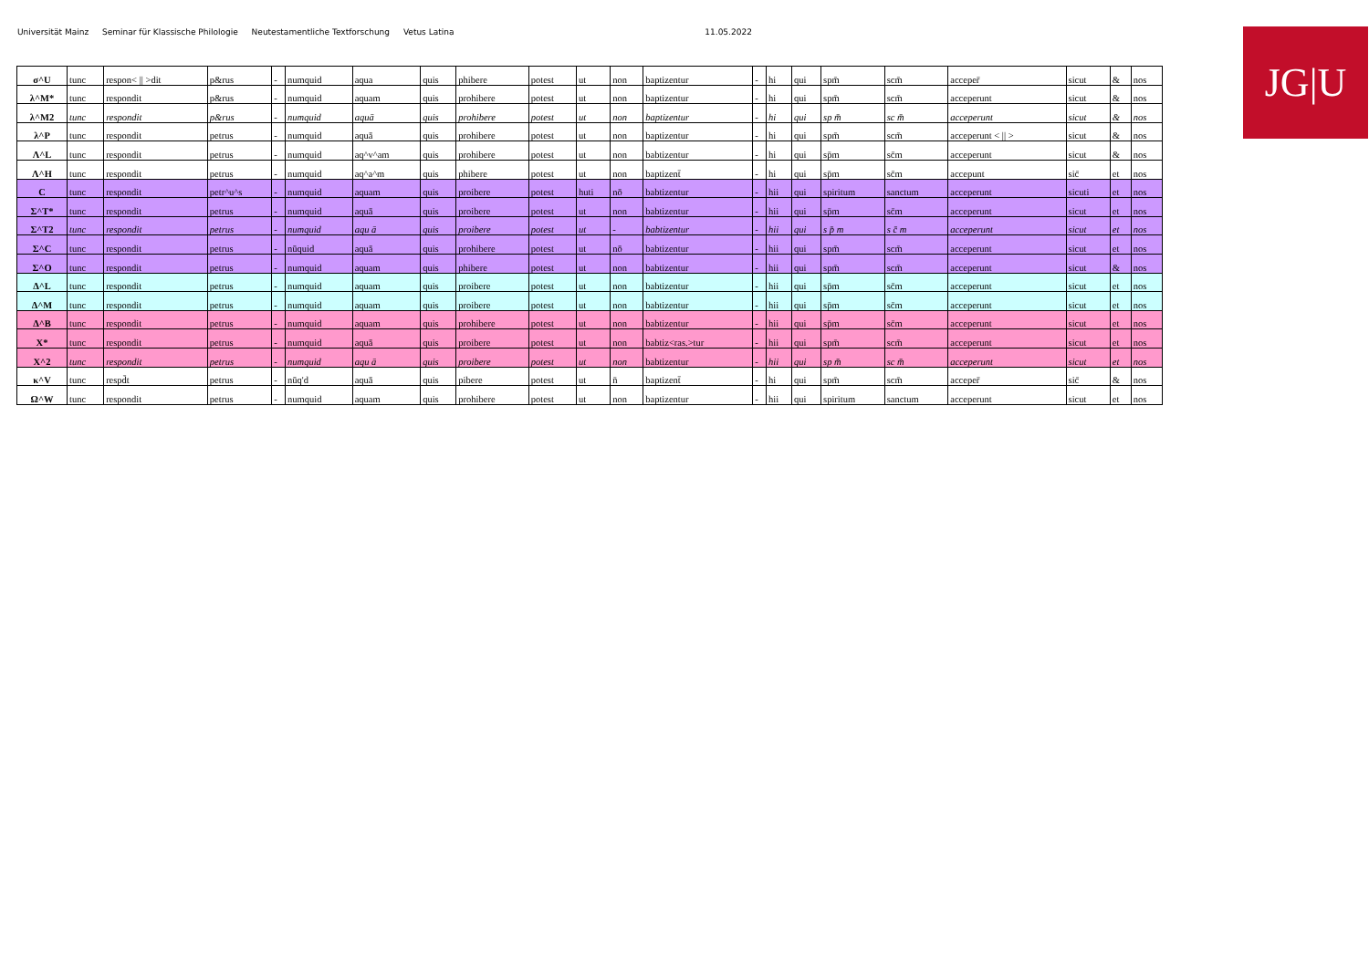Universität Mainz Seminar für Klassische Philologie Neutestamentliche Textforschung Vetus Latina 11.05.2022 JG|U
| σ^U | tunc | respon< // >dit | p&rus | - | numquid | aqua | quis | phibere | potest | ut | non | baptizentur | - | hi | qui | spm̄ | scm̄ | acceper̄ | sicut | & | nos |
| λ^M* | tunc | respondit | p&rus | - | numquid | aquam | quis | prohibere | potest | ut | non | baptizentur | - | hi | qui | spm̄ | scm̄ | acceperunt | sicut | & | nos |
| λ^M2 | tunc | respondit | p&rus | - | numquid | aquā | quis | prohibere | potest | ut | non | baptizentur | - | hi | qui | sp m̄ | sc m̄ | acceperunt | sicut | & | nos |
| λ^P | tunc | respondit | petrus | - | numquid | aquā | quis | prohibere | potest | ut | non | baptizentur | - | hi | qui | spm̄ | scm̄ | acceperunt < // > | sicut | & | nos |
| Λ^L | tunc | respondit | petrus | - | numquid | aq^v^am | quis | prohibere | potest | ut | non | babtizentur | - | hi | qui | sp̄m | sc̄m | acceperunt | sicut | & | nos |
| Λ^H | tunc | respondit | petrus | - | numquid | aq^a^m | quis | phibere | potest | ut | non | baptizent̄ | - | hi | qui | sp̄m | sc̄m | accepunt | sic̄ | et | nos |
| C | tunc | respondit | petr^u^s | - | numquid | aquam | quis | proibere | potest | huti | nō | babtizentur | - | hii | qui | spiritum | sanctum | acceperunt | sicuti | et | nos |
| Σ^T* | tunc | respondit | petrus | - | numquid | aquā | quis | proibere | potest | ut | non | babtizentur | - | hii | qui | sp̄m | sc̄m | acceperunt | sicut | et | nos |
| Σ^T2 | tunc | respondit | petrus | - | numquid | aqu ā | quis | proibere | potest | ut | - | babtizentur | - | hii | qui | s p̄ m | s c̄ m | acceperunt | sicut | et | nos |
| Σ^C | tunc | respondit | petrus | - | nūquid | aquā | quis | prohibere | potest | ut | nō | babtizentur | - | hii | qui | spm̄ | scm̄ | acceperunt | sicut | et | nos |
| Σ^O | tunc | respondit | petrus | - | numquid | aquam | quis | phibere | potest | ut | non | babtizentur | - | hii | qui | spm̄ | scm̄ | acceperunt | sicut | & | nos |
| Δ^L | tunc | respondit | petrus | - | numquid | aquam | quis | proibere | potest | ut | non | babtizentur | - | hii | qui | sp̄m | sc̄m | acceperunt | sicut | et | nos |
| Δ^M | tunc | respondit | petrus | - | numquid | aquam | quis | proibere | potest | ut | non | babtizentur | - | hii | qui | sp̄m | sc̄m | acceperunt | sicut | et | nos |
| Δ^B | tunc | respondit | petrus | - | numquid | aquam | quis | prohibere | potest | ut | non | babtizentur | - | hii | qui | sp̄m | sc̄m | acceperunt | sicut | et | nos |
| X* | tunc | respondit | petrus | - | numquid | aquā | quis | proibere | potest | ut | non | babtiz<ras.>tur | - | hii | qui | spm̄ | scm̄ | acceperunt | sicut | et | nos |
| X^2 | tunc | respondit | petrus | - | numquid | aqu ā | quis | proibere | potest | ut | non | babtizentur | - | hii | qui | sp m̄ | sc m̄ | acceperunt | sicut | et | nos |
| κ^V | tunc | respd̄t | petrus | - | nūq'd | aquā | quis | pibere | potest | ut | n̄ | baptizent̄ | - | hi | qui | spm̄ | scm̄ | acceper̄ | sic̄ | & | nos |
| Ω^W | tunc | respondit | petrus | - | numquid | aquam | quis | prohibere | potest | ut | non | baptizentur | - | hii | qui | spiritum | sanctum | acceperunt | sicut | et | nos |